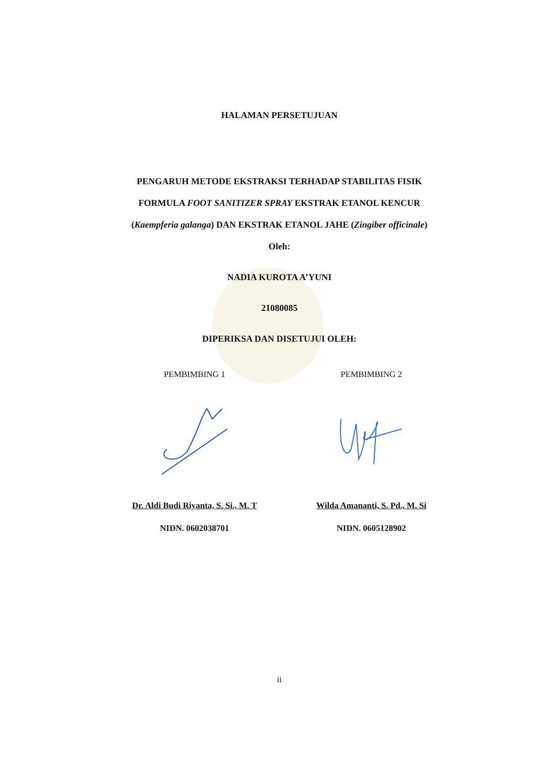HALAMAN PERSETUJUAN
PENGARUH METODE EKSTRAKSI TERHADAP STABILITAS FISIK
FORMULA FOOT SANITIZER SPRAY EKSTRAK ETANOL KENCUR
(Kaempferia galanga) DAN EKSTRAK ETANOL JAHE (Zingiber officinale)
Oleh:
NADIA KUROTA A’YUNI
21080085
DIPERIKSA DAN DISETUJUI OLEH:
PEMBIMBING 1 PEMBIMBING 2
Dr. Aldi Budi Riyanta, S. Si., M. T
Wilda Amananti, S. Pd., M. Si
NIDN. 0602038701 NIDN. 0605128902
ii